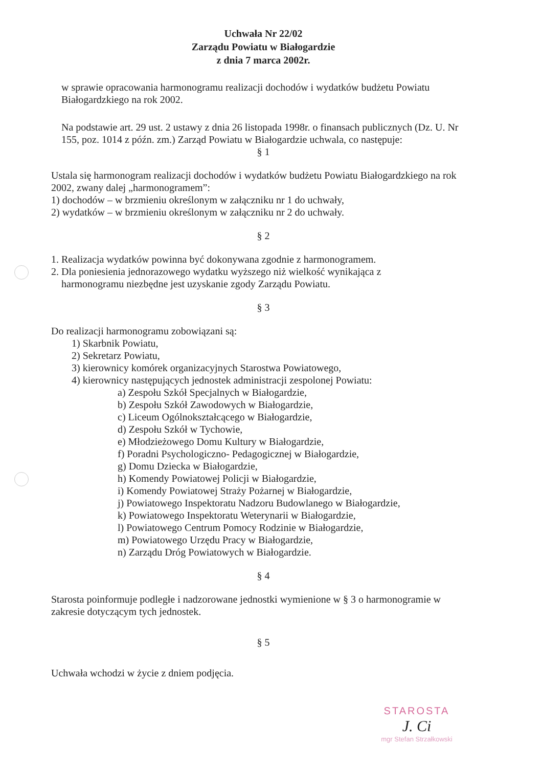Uchwała Nr 22/02
Zarządu Powiatu w Białogardzie
z dnia 7 marca 2002r.
w sprawie opracowania harmonogramu realizacji dochodów i wydatków budżetu Powiatu Białogardzkiego na rok 2002.
Na podstawie art. 29 ust. 2 ustawy z dnia 26 listopada 1998r. o finansach publicznych (Dz. U. Nr 155, poz. 1014 z późn. zm.) Zarząd Powiatu w Białogardzie uchwala, co następuje:
§ 1
Ustala się harmonogram realizacji dochodów i wydatków budżetu Powiatu Białogardzkiego na rok 2002, zwany dalej „harmonogramem”:
1) dochodów – w brzmieniu określonym w załączniku nr 1 do uchwały,
2) wydatków – w brzmieniu określonym w załączniku nr 2 do uchwały.
§ 2
1. Realizacja wydatków powinna być dokonywana zgodnie z harmonogramem.
2. Dla poniesienia jednorazowego wydatku wyższego niż wielkość wynikająca z
harmonogramu niezbędne jest uzyskanie zgody Zarządu Powiatu.
§ 3
Do realizacji harmonogramu zobowiązani są:
1) Skarbnik Powiatu,
2) Sekretarz Powiatu,
3) kierownicy komórek organizacyjnych Starostwa Powiatowego,
4) kierownicy następujących jednostek administracji zespolonej Powiatu:
a) Zespołu Szkół Specjalnych w Białogardzie,
b) Zespołu Szkół Zawodowych w Białogardzie,
c) Liceum Ogólnokształcącego w Białogardzie,
d) Zespołu Szkół w Tychowie,
e) Młodzieżowego Domu Kultury w Białogardzie,
f) Poradni Psychologiczno- Pedagogicznej w Białogardzie,
g) Domu Dziecka w Białogardzie,
h) Komendy Powiatowej Policji w Białogardzie,
i) Komendy Powiatowej Straży Pożarnej w Białogardzie,
j) Powiatowego Inspektoratu Nadzoru Budowlanego w Białogardzie,
k) Powiatowego Inspektoratu Weterynarii w Białogardzie,
l) Powiatowego Centrum Pomocy Rodzinie w Białogardzie,
m) Powiatowego Urzędu Pracy w Białogardzie,
n) Zarządu Dróg Powiatowych w Białogardzie.
§ 4
Starosta poinformuje podległe i nadzorowane jednostki wymienione w § 3 o harmonogramie w zakresie dotyczącym tych jednostek.
§ 5
Uchwała wchodzi w życie z dniem podjęcia.
STAROSTA
J. Ci
mgr Stefan Strzałkowski